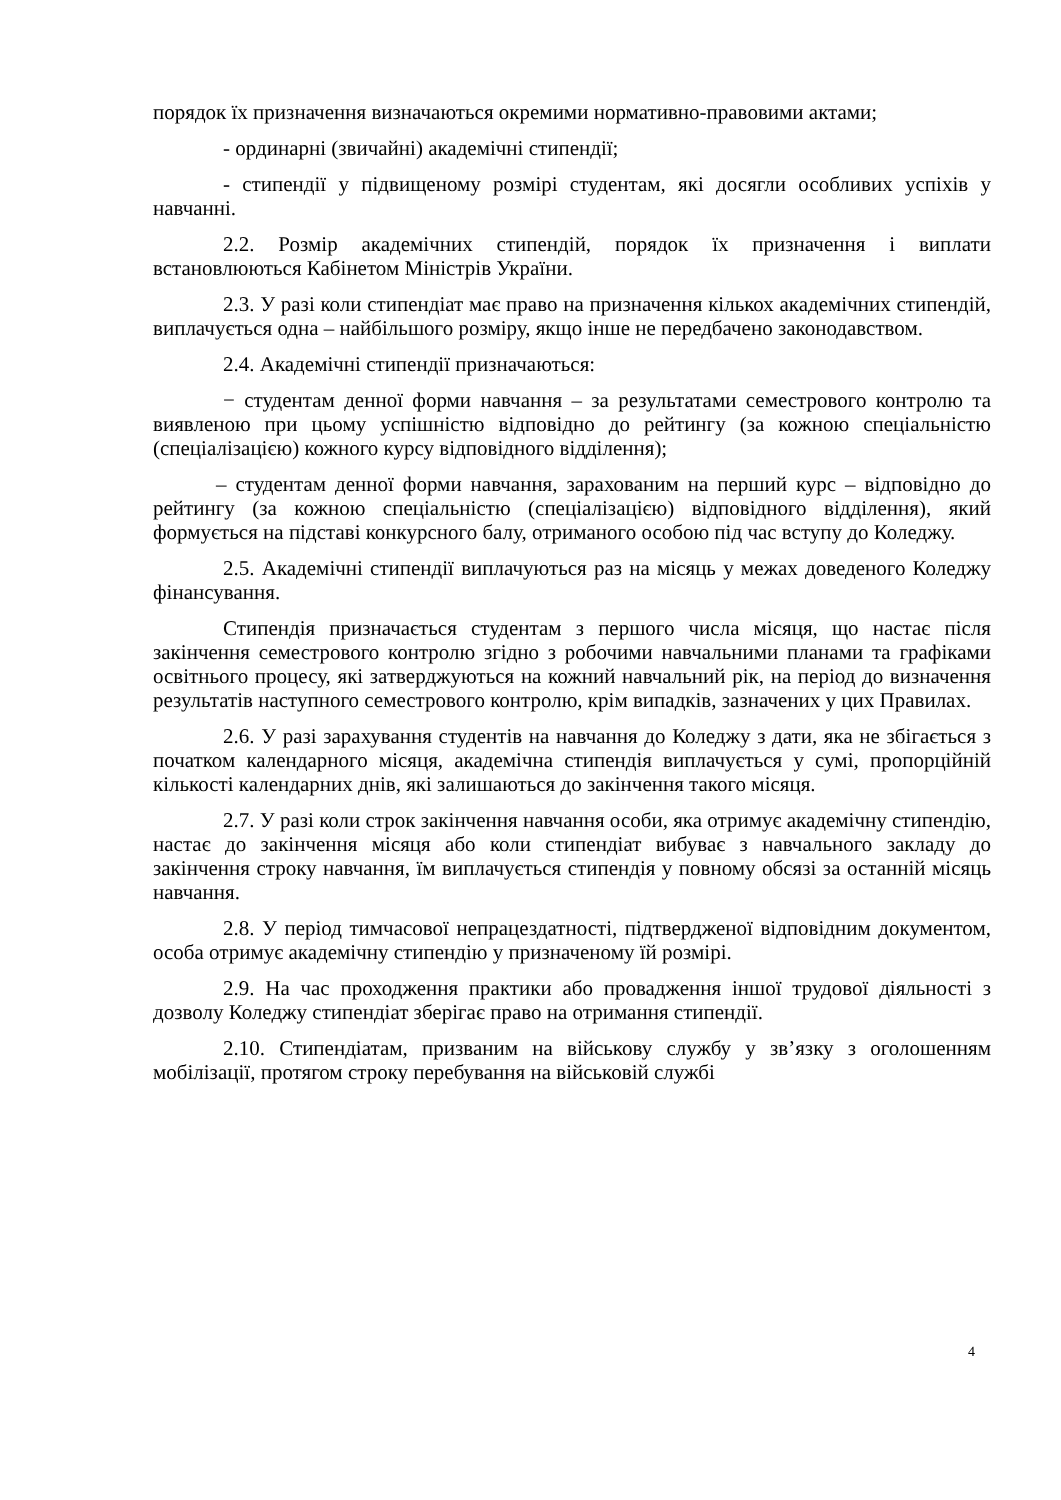порядок їх призначення визначаються окремими нормативно-правовими актами;
- ординарні (звичайні) академічні стипендії;
- стипендії у підвищеному розмірі студентам, які досягли особливих успіхів у навчанні.
2.2. Розмір академічних стипендій, порядок їх призначення і виплати встановлюються Кабінетом Міністрів України.
2.3. У разі коли стипендіат має право на призначення кількох академічних стипендій, виплачується одна – найбільшого розміру, якщо інше не передбачено законодавством.
2.4. Академічні стипендії призначаються:
− студентам денної форми навчання – за результатами семестрового контролю та виявленою при цьому успішністю відповідно до рейтингу (за кожною спеціальністю (спеціалізацією) кожного курсу відповідного відділення);
– студентам денної форми навчання, зарахованим на перший курс – відповідно до рейтингу (за кожною спеціальністю (спеціалізацією) відповідного відділення), який формується на підставі конкурсного балу, отриманого особою під час вступу до Коледжу.
2.5. Академічні стипендії виплачуються раз на місяць у межах доведеного Коледжу фінансування.
Стипендія призначається студентам з першого числа місяця, що настає після закінчення семестрового контролю згідно з робочими навчальними планами та графіками освітнього процесу, які затверджуються на кожний навчальний рік, на період до визначення результатів наступного семестрового контролю, крім випадків, зазначених у цих Правилах.
2.6. У разі зарахування студентів на навчання до Коледжу з дати, яка не збігається з початком календарного місяця, академічна стипендія виплачується у сумі, пропорційній кількості календарних днів, які залишаються до закінчення такого місяця.
2.7. У разі коли строк закінчення навчання особи, яка отримує академічну стипендію, настає до закінчення місяця або коли стипендіат вибуває з навчального закладу до закінчення строку навчання, їм виплачується стипендія у повному обсязі за останній місяць навчання.
2.8. У період тимчасової непрацездатності, підтвердженої відповідним документом, особа отримує академічну стипендію у призначеному їй розмірі.
2.9. На час проходження практики або провадження іншої трудової діяльності з дозволу Коледжу стипендіат зберігає право на отримання стипендії.
2.10. Стипендіатам, призваним на військову службу у зв’язку з оголошенням мобілізації, протягом строку перебування на військовій службі
4